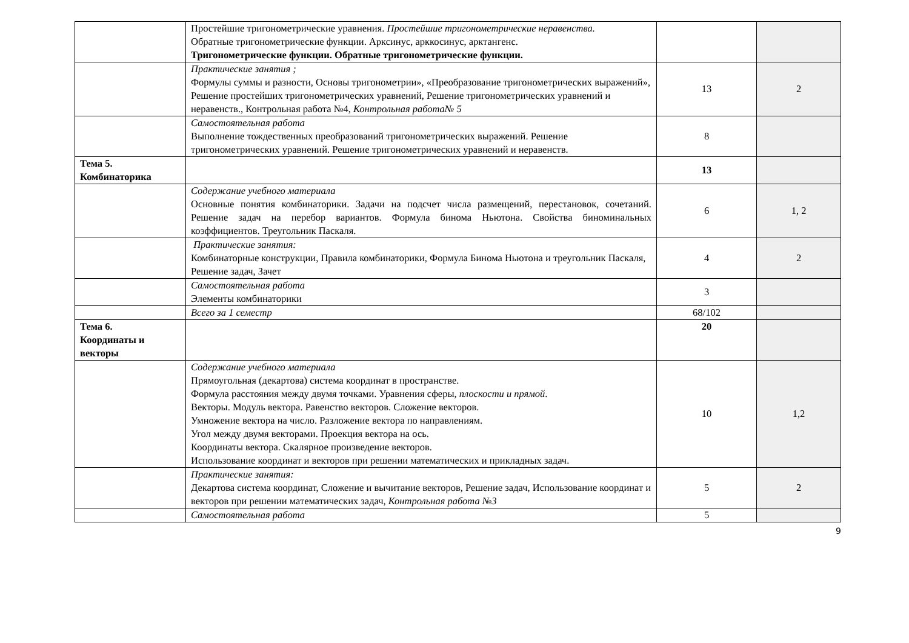| | Простейшие тригонометрические уравнения. Простейшие тригонометрические неравенства. Обратные тригонометрические функции. Арксинус, арккосинус, арктангенс. Тригонометрические функции. Обратные тригонометрические функции. | | |
| | Практические занятия ; Формулы суммы и разности, Основы тригонометрии», «Преобразование тригонометрических выражений», Решение простейших тригонометрических уравнений, Решение тригонометрических уравнений и неравенств., Контрольная работа №4, Контрольная работа№ 5 | 13 | 2 |
| | Самостоятельная работа Выполнение тождественных преобразований тригонометрических выражений. Решение тригонометрических уравнений. Решение тригонометрических уравнений и неравенств. | 8 | |
| Тема 5. Комбинаторика | | 13 | |
| | Содержание учебного материала Основные понятия комбинаторики. Задачи на подсчет числа размещений, перестановок, сочетаний. Решение задач на перебор вариантов. Формула бинома Ньютона. Свойства биноминальных коэффициентов. Треугольник Паскаля. | 6 | 1, 2 |
| | Практические занятия: Комбинаторные конструкции, Правила комбинаторики, Формула Бинома Ньютона и треугольник Паскаля, Решение задач, Зачет | 4 | 2 |
| | Самостоятельная работа Элементы комбинаторики | 3 | |
| | Всего за 1 семестр | 68/102 | |
| Тема 6. Координаты и векторы | | 20 | |
| | Содержание учебного материала Прямоугольная (декартова) система координат в пространстве. Формула расстояния между двумя точками. Уравнения сферы, плоскости и прямой . Векторы. Модуль вектора. Равенство векторов. Сложение векторов. Умножение вектора на число. Разложение вектора по направлениям. Угол между двумя векторами. Проекция вектора на ось. Координаты вектора. Скалярное произведение векторов. Использование координат и векторов при решении математических и прикладных задач. | 10 | 1,2 |
| | Практические занятия: Декартова система координат, Сложение и вычитание векторов, Решение задач, Использование координат и векторов при решении математических задач, Контрольная работа №3 | 5 | 2 |
| | Самостоятельная работа | 5 | |
9